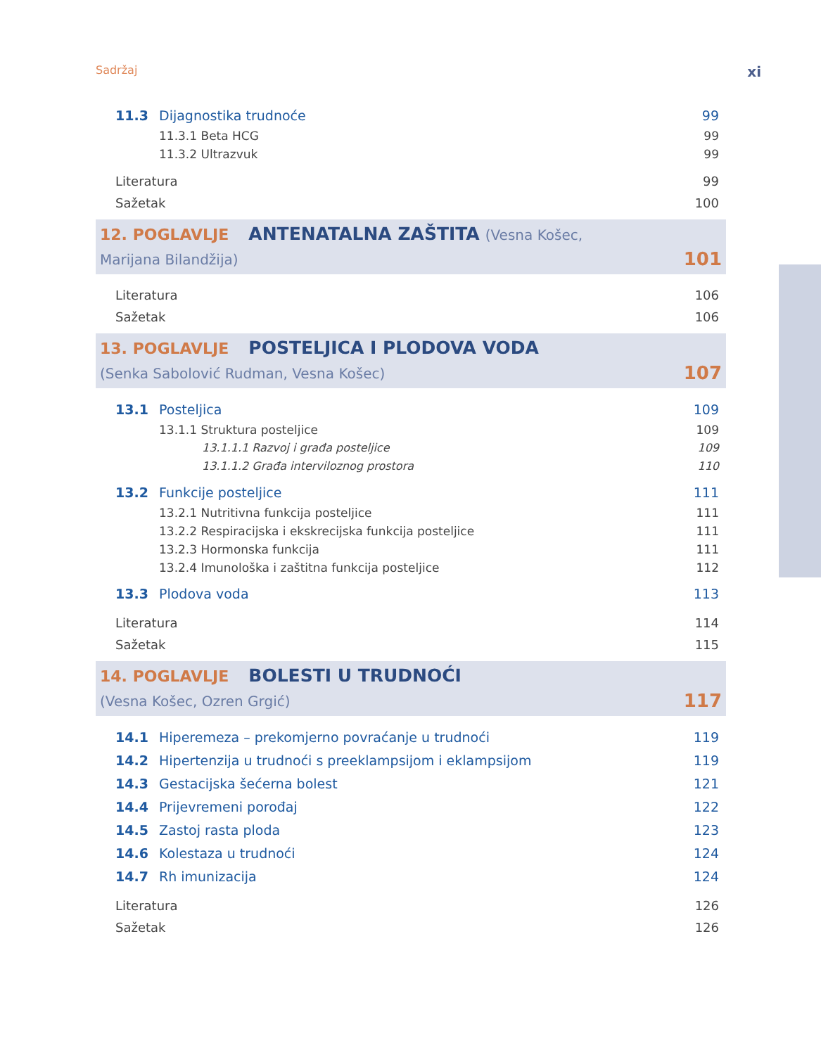Sadržaj xi
11.3 Dijagnostika trudnoće 99
11.3.1 Beta HCG 99
11.3.2 Ultrazvuk 99
Literatura 99
Sažetak 100
12. POGLAVLJE ANTENATALNA ZAŠTITA (Vesna Košec,
Marijana Bilandžija) 101
Literatura 106
Sažetak 106
13. POGLAVLJE POSTELJICA I PLODOVA VODA
(Senka Sabolović Rudman, Vesna Košec) 107
13.1 Posteljica 109
13.1.1 Struktura posteljice 109
13.1.1.1 Razvoj i građa posteljice 109
13.1.1.2 Građa interviloznog prostora 110
13.2 Funkcije posteljice 111
13.2.1 Nutritivna funkcija posteljice 111
13.2.2 Respiracijska i ekskrecijska funkcija posteljice 111
13.2.3 Hormonska funkcija 111
13.2.4 Imunološka i zaštitna funkcija posteljice 112
13.3 Plodova voda 113
Literatura 114
Sažetak 115
14. POGLAVLJE BOLESTI U TRUDNOĆI
(Vesna Košec, Ozren Grgić) 117
14.1 Hiperemeza – prekomjerno povraćanje u trudnoći 119
14.2 Hipertenzija u trudnoći s preeklampsijom i eklampsijom 119
14.3 Gestacijska šećerna bolest 121
14.4 Prijevremeni porođaj 122
14.5 Zastoj rasta ploda 123
14.6 Kolestaza u trudnoći 124
14.7 Rh imunizacija 124
Literatura 126
Sažetak 126